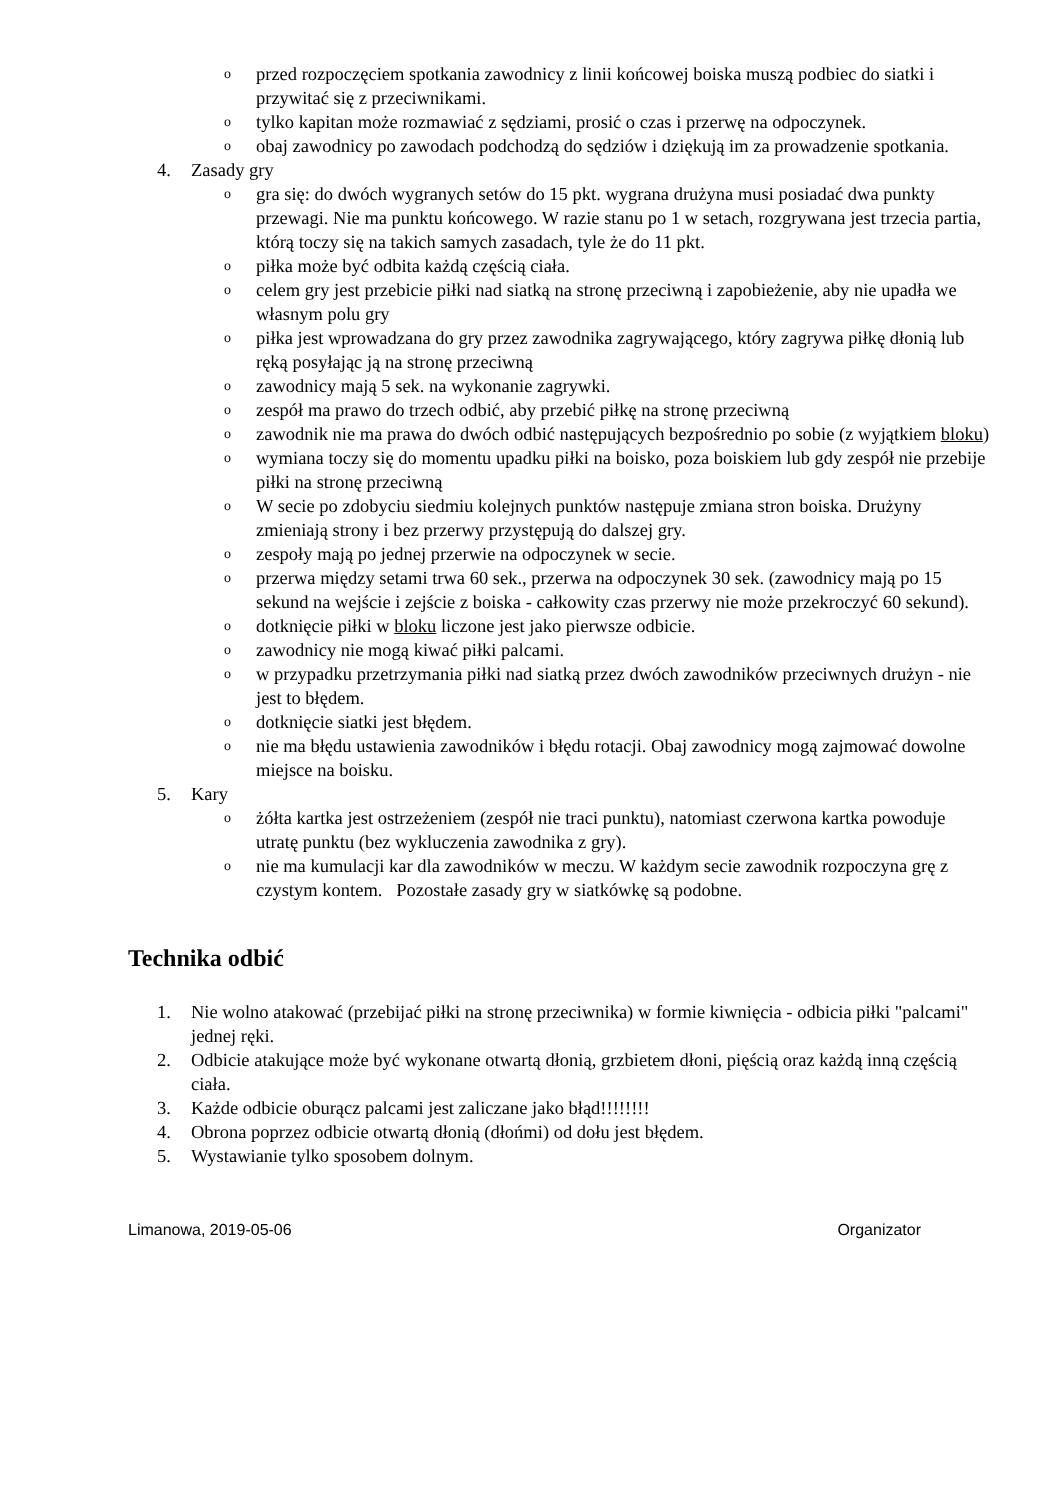oprzed rozpoczęciem spotkania zawodnicy z linii końcowej boiska muszą podbiec do siatki i przywitać się z przeciwnikami.
otylko kapitan może rozmawiać z sędziami, prosić o czas i przerwę na odpoczynek.
oobaj zawodnicy po zawodach podchodzą do sędziów i dziękują im za prowadzenie spotkania.
4. Zasady gry
ogra się: do dwóch wygranych setów do 15 pkt. wygrana drużyna musi posiadać dwa punkty przewagi. Nie ma punktu końcowego. W razie stanu po 1 w setach, rozgrywana jest trzecia partia, którą toczy się na takich samych zasadach, tyle że do 11 pkt.
opiłka może być odbita każdą częścią ciała.
ocelem gry jest przebicie piłki nad siatką na stronę przeciwną i zapobieżenie, aby nie upadła we własnym polu gry
opiłka jest wprowadzana do gry przez zawodnika zagrywającego, który zagrywa piłkę dłonią lub ręką posyłając ją na stronę przeciwną
ozawodnicy mają 5 sek. na wykonanie zagrywki.
ozespół ma prawo do trzech odbić, aby przebić piłkę na stronę przeciwną
ozawodnik nie ma prawa do dwóch odbić następujących bezpośrednio po sobie (z wyjątkiem bloku)
owymiana toczy się do momentu upadku piłki na boisko, poza boiskiem lub gdy zespół nie przebije piłki na stronę przeciwną
o W secie po zdobyciu siedmiu kolejnych punktów następuje zmiana stron boiska. Drużyny zmieniają strony i bez przerwy przystępują do dalszej gry.
ozespoły mają po jednej przerwie na odpoczynek w secie.
oprzerwa między setami trwa 60 sek., przerwa na odpoczynek 30 sek. (zawodnicy mają po 15 sekund na wejście i zejście z boiska - całkowity czas przerwy nie może przekroczyć 60 sekund).
odotknięcie piłki w bloku liczone jest jako pierwsze odbicie.
ozawodnicy nie mogą kiwać piłki palcami.
ow przypadku przetrzymania piłki nad siatką przez dwóch zawodników przeciwnych drużyn - nie jest to błędem.
odotknięcie siatki jest błędem.
onie ma błędu ustawienia zawodników i błędu rotacji. Obaj zawodnicy mogą zajmować dowolne miejsce na boisku.
5. Kary
ożółta kartka jest ostrzeżeniem (zespół nie traci punktu), natomiast czerwona kartka powoduje utratę punktu (bez wykluczenia zawodnika z gry).
onie ma kumulacji kar dla zawodników w meczu. W każdym secie zawodnik rozpoczyna grę z czystym kontem. Pozostałe zasady gry w siatkówkę są podobne.
Technika odbić
1. Nie wolno atakować (przebijać piłki na stronę przeciwnika) w formie kiwnięcia - odbicia piłki "palcami" jednej ręki.
2. Odbicie atakujące może być wykonane otwartą dłonią, grzbietem dłoni, pięścią oraz każdą inną częścią ciała.
3. Każde odbicie oburącz palcami jest zaliczane jako błąd!!!!!!!!
4. Obrona poprzez odbicie otwartą dłonią (dłońmi) od dołu jest błędem.
5. Wystawianie tylko sposobem dolnym.
Limanowa, 2019-05-06 Organizator